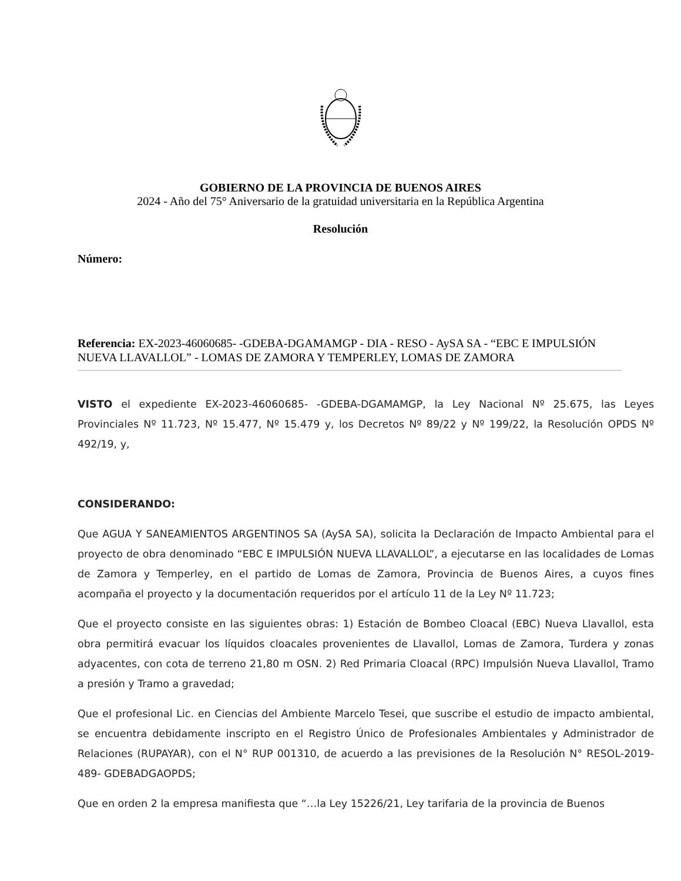GOBIERNO DE LA PROVINCIA DE BUENOS AIRES
2024 - Año del 75° Aniversario de la gratuidad universitaria en la República Argentina
Resolución
Número:
Referencia: EX-2023-46060685- -GDEBA-DGAMAMGP - DIA - RESO - AySA SA - “EBC E IMPULSIÓN NUEVA LLAVALLOL” - LOMAS DE ZAMORA Y TEMPERLEY, LOMAS DE ZAMORA
VISTO el expediente EX-2023-46060685- -GDEBA-DGAMAMGP, la Ley Nacional Nº 25.675, las Leyes Provinciales Nº 11.723, Nº 15.477, Nº 15.479 y, los Decretos Nº 89/22 y Nº 199/22, la Resolución OPDS Nº 492/19, y,
CONSIDERANDO:
Que AGUA Y SANEAMIENTOS ARGENTINOS SA (AySA SA), solicita la Declaración de Impacto Ambiental para el proyecto de obra denominado “EBC E IMPULSIÓN NUEVA LLAVALLOL”, a ejecutarse en las localidades de Lomas de Zamora y Temperley, en el partido de Lomas de Zamora, Provincia de Buenos Aires, a cuyos fines acompaña el proyecto y la documentación requeridos por el artículo 11 de la Ley Nº 11.723;
Que el proyecto consiste en las siguientes obras: 1) Estación de Bombeo Cloacal (EBC) Nueva Llavallol, esta obra permitirá evacuar los líquidos cloacales provenientes de Llavallol, Lomas de Zamora, Turdera y zonas adyacentes, con cota de terreno 21,80 m OSN. 2) Red Primaria Cloacal (RPC) Impulsión Nueva Llavallol, Tramo a presión y Tramo a gravedad;
Que el profesional Lic. en Ciencias del Ambiente Marcelo Tesei, que suscribe el estudio de impacto ambiental, se encuentra debidamente inscripto en el Registro Único de Profesionales Ambientales y Administrador de Relaciones (RUPAYAR), con el N° RUP 001310, de acuerdo a las previsiones de la Resolución N° RESOL-2019-489- GDEBADGAOPDS;
Que en orden 2 la empresa manifiesta que “…la Ley 15226/21, Ley tarifaria de la provincia de Buenos